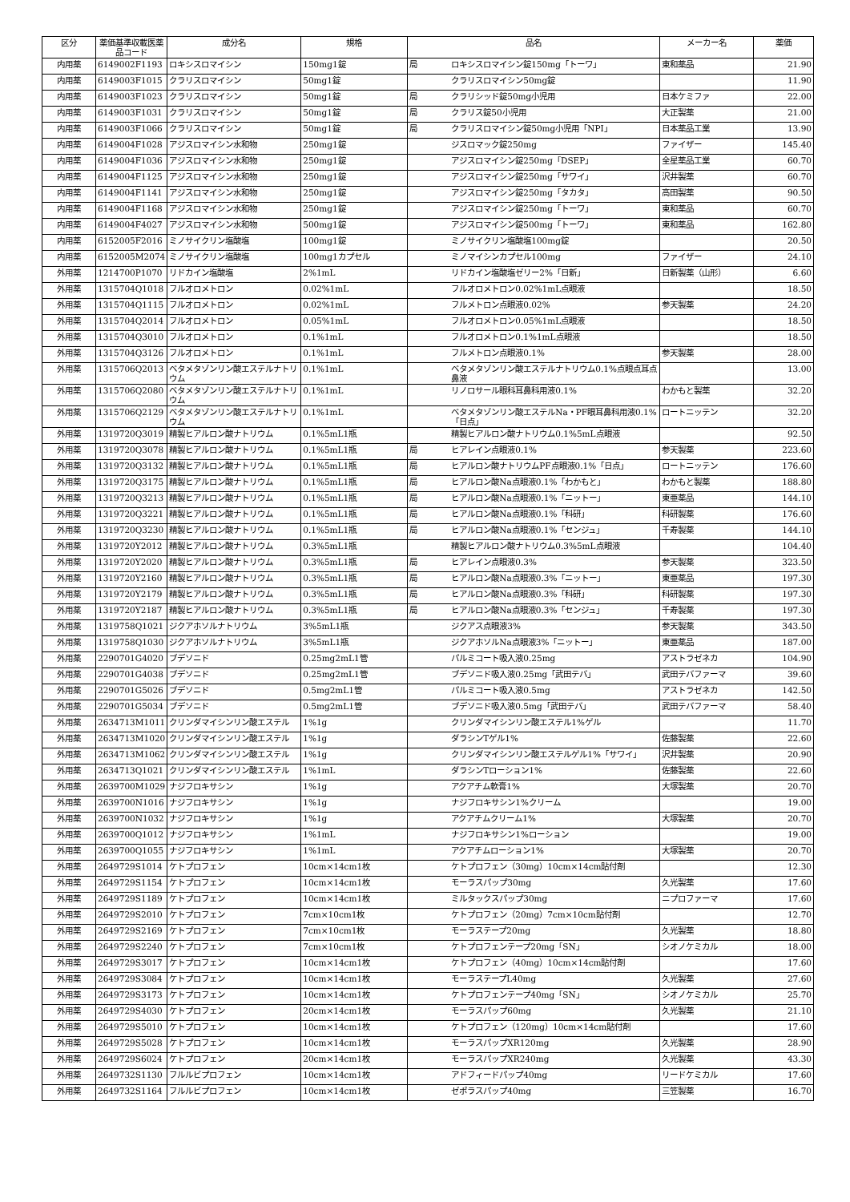| 区分 | 薬価基準収載医薬品コード | 成分名 | 規格 | 品名 | | メーカー名 | 薬価 |
| --- | --- | --- | --- | --- | --- | --- | --- |
| 内用薬 | 6149002F1193 | ロキシスロマイシン | 150mg1錠 | 局 | ロキシスロマイシン錠150mg「トーワ」 | 東和薬品 | 21.90 |
| 内用薬 | 6149003F1015 | クラリスロマイシン | 50mg1錠 | | クラリスロマイシン50mg錠 | | 11.90 |
| 内用薬 | 6149003F1023 | クラリスロマイシン | 50mg1錠 | 局 | クラリシッド錠50mg小児用 | 日本ケミファ | 22.00 |
| 内用薬 | 6149003F1031 | クラリスロマイシン | 50mg1錠 | 局 | クラリス錠50小児用 | 大正製薬 | 21.00 |
| 内用薬 | 6149003F1066 | クラリスロマイシン | 50mg1錠 | 局 | クラリスロマイシン錠50mg小児用「NPI」 | 日本薬品工業 | 13.90 |
| 内用薬 | 6149004F1028 | アジスロマイシン水和物 | 250mg1錠 | | ジスロマック錠250mg | ファイザー | 145.40 |
| 内用薬 | 6149004F1036 | アジスロマイシン水和物 | 250mg1錠 | | アジスロマイシン錠250mg「DSEP」 | 全星薬品工業 | 60.70 |
| 内用薬 | 6149004F1125 | アジスロマイシン水和物 | 250mg1錠 | | アジスロマイシン錠250mg「サワイ」 | 沢井製薬 | 60.70 |
| 内用薬 | 6149004F1141 | アジスロマイシン水和物 | 250mg1錠 | | アジスロマイシン錠250mg「タカタ」 | 高田製薬 | 90.50 |
| 内用薬 | 6149004F1168 | アジスロマイシン水和物 | 250mg1錠 | | アジスロマイシン錠250mg「トーワ」 | 東和薬品 | 60.70 |
| 内用薬 | 6149004F4027 | アジスロマイシン水和物 | 500mg1錠 | | アジスロマイシン錠500mg「トーワ」 | 東和薬品 | 162.80 |
| 内用薬 | 6152005F2016 | ミノサイクリン塩酸塩 | 100mg1錠 | | ミノサイクリン塩酸塩100mg錠 | | 20.50 |
| 内用薬 | 6152005M2074 | ミノサイクリン塩酸塩 | 100mg1カプセル | | ミノマイシンカプセル100mg | ファイザー | 24.10 |
| 外用薬 | 1214700P1070 | リドカイン塩酸塩 | 2%1mL | | リドカイン塩酸塩ゼリー2%「日新」 | 日新製薬（山形） | 6.60 |
| 外用薬 | 1315704Q1018 | フルオロメトロン | 0.02%1mL | | フルオロメトロン0.02%1mL点眼液 | | 18.50 |
| 外用薬 | 1315704Q1115 | フルオロメトロン | 0.02%1mL | | フルメトロン点眼液0.02% | 参天製薬 | 24.20 |
| 外用薬 | 1315704Q2014 | フルオロメトロン | 0.05%1mL | | フルオロメトロン0.05%1mL点眼液 | | 18.50 |
| 外用薬 | 1315704Q3010 | フルオロメトロン | 0.1%1mL | | フルオロメトロン0.1%1mL点眼液 | | 18.50 |
| 外用薬 | 1315704Q3126 | フルオロメトロン | 0.1%1mL | | フルメトロン点眼液0.1% | 参天製薬 | 28.00 |
| 外用薬 | 1315706Q2013 | ベタメタゾンリン酸エステルナトリウム | 0.1%1mL | | ベタメタゾンリン酸エステルナトリウム0.1%点眼点耳点鼻液 | | 13.00 |
| 外用薬 | 1315706Q2080 | ベタメタゾンリン酸エステルナトリウム | 0.1%1mL | | リノロサール眼科耳鼻科用液0.1% | わかもと製薬 | 32.20 |
| 外用薬 | 1315706Q2129 | ベタメタゾンリン酸エステルナトリウム | 0.1%1mL | | ベタメタゾンリン酸エステルNa・PF眼耳鼻科用液0.1%「日点」 | ロートニッテン | 32.20 |
| 外用薬 | 1319720Q3019 | 精製ヒアルロン酸ナトリウム | 0.1%5mL1瓶 | | 精製ヒアルロン酸ナトリウム0.1%5mL点眼液 | | 92.50 |
| 外用薬 | 1319720Q3078 | 精製ヒアルロン酸ナトリウム | 0.1%5mL1瓶 | 局 | ヒアレイン点眼液0.1% | 参天製薬 | 223.60 |
| 外用薬 | 1319720Q3132 | 精製ヒアルロン酸ナトリウム | 0.1%5mL1瓶 | 局 | ヒアルロン酸ナトリウムPF点眼液0.1%「日点」 | ロートニッテン | 176.60 |
| 外用薬 | 1319720Q3175 | 精製ヒアルロン酸ナトリウム | 0.1%5mL1瓶 | 局 | ヒアルロン酸Na点眼液0.1%「わかもと」 | わかもと製薬 | 188.80 |
| 外用薬 | 1319720Q3213 | 精製ヒアルロン酸ナトリウム | 0.1%5mL1瓶 | 局 | ヒアルロン酸Na点眼液0.1%「ニットー」 | 東亜薬品 | 144.10 |
| 外用薬 | 1319720Q3221 | 精製ヒアルロン酸ナトリウム | 0.1%5mL1瓶 | 局 | ヒアルロン酸Na点眼液0.1%「科研」 | 科研製薬 | 176.60 |
| 外用薬 | 1319720Q3230 | 精製ヒアルロン酸ナトリウム | 0.1%5mL1瓶 | 局 | ヒアルロン酸Na点眼液0.1%「センジュ」 | 千寿製薬 | 144.10 |
| 外用薬 | 1319720Y2012 | 精製ヒアルロン酸ナトリウム | 0.3%5mL1瓶 | | 精製ヒアルロン酸ナトリウム0.3%5mL点眼液 | | 104.40 |
| 外用薬 | 1319720Y2020 | 精製ヒアルロン酸ナトリウム | 0.3%5mL1瓶 | 局 | ヒアレイン点眼液0.3% | 参天製薬 | 323.50 |
| 外用薬 | 1319720Y2160 | 精製ヒアルロン酸ナトリウム | 0.3%5mL1瓶 | 局 | ヒアルロン酸Na点眼液0.3%「ニットー」 | 東亜薬品 | 197.30 |
| 外用薬 | 1319720Y2179 | 精製ヒアルロン酸ナトリウム | 0.3%5mL1瓶 | 局 | ヒアルロン酸Na点眼液0.3%「科研」 | 科研製薬 | 197.30 |
| 外用薬 | 1319720Y2187 | 精製ヒアルロン酸ナトリウム | 0.3%5mL1瓶 | 局 | ヒアルロン酸Na点眼液0.3%「センジュ」 | 千寿製薬 | 197.30 |
| 外用薬 | 1319758Q1021 | ジクアホソルナトリウム | 3%5mL1瓶 | | ジクアス点眼液3% | 参天製薬 | 343.50 |
| 外用薬 | 1319758Q1030 | ジクアホソルナトリウム | 3%5mL1瓶 | | ジクアホソルNa点眼液3%「ニットー」 | 東亜薬品 | 187.00 |
| 外用薬 | 2290701G4020 | ブデソニド | 0.25mg2mL1管 | | パルミコート吸入液0.25mg | アストラゼネカ | 104.90 |
| 外用薬 | 2290701G4038 | ブデソニド | 0.25mg2mL1管 | | ブデソニド吸入液0.25mg「武田テバ」 | 武田テバファーマ | 39.60 |
| 外用薬 | 2290701G5026 | ブデソニド | 0.5mg2mL1管 | | パルミコート吸入液0.5mg | アストラゼネカ | 142.50 |
| 外用薬 | 2290701G5034 | ブデソニド | 0.5mg2mL1管 | | ブデソニド吸入液0.5mg「武田テバ」 | 武田テバファーマ | 58.40 |
| 外用薬 | 2634713M1011 | クリンダマイシンリン酸エステル | 1%1g | | クリンダマイシンリン酸エステル1%ゲル | | 11.70 |
| 外用薬 | 2634713M1020 | クリンダマイシンリン酸エステル | 1%1g | | ダラシンTゲル1% | 佐藤製薬 | 22.60 |
| 外用薬 | 2634713M1062 | クリンダマイシンリン酸エステル | 1%1g | | クリンダマイシンリン酸エステルゲル1%「サワイ」 | 沢井製薬 | 20.90 |
| 外用薬 | 2634713Q1021 | クリンダマイシンリン酸エステル | 1%1mL | | ダラシンTローション1% | 佐藤製薬 | 22.60 |
| 外用薬 | 2639700M1029 | ナジフロキサシン | 1%1g | | アクアチム軟膏1% | 大塚製薬 | 20.70 |
| 外用薬 | 2639700N1016 | ナジフロキサシン | 1%1g | | ナジフロキサシン1%クリーム | | 19.00 |
| 外用薬 | 2639700N1032 | ナジフロキサシン | 1%1g | | アクアチムクリーム1% | 大塚製薬 | 20.70 |
| 外用薬 | 2639700Q1012 | ナジフロキサシン | 1%1mL | | ナジフロキサシン1%ローション | | 19.00 |
| 外用薬 | 2639700Q1055 | ナジフロキサシン | 1%1mL | | アクアチムローション1% | 大塚製薬 | 20.70 |
| 外用薬 | 2649729S1014 | ケトプロフェン | 10cm×14cm1枚 | | ケトプロフェン（30mg）10cm×14cm貼付剤 | | 12.30 |
| 外用薬 | 2649729S1154 | ケトプロフェン | 10cm×14cm1枚 | | モーラスパップ30mg | 久光製薬 | 17.60 |
| 外用薬 | 2649729S1189 | ケトプロフェン | 10cm×14cm1枚 | | ミルタックスパップ30mg | ニプロファーマ | 17.60 |
| 外用薬 | 2649729S2010 | ケトプロフェン | 7cm×10cm1枚 | | ケトプロフェン（20mg）7cm×10cm貼付剤 | | 12.70 |
| 外用薬 | 2649729S2169 | ケトプロフェン | 7cm×10cm1枚 | | モーラステープ20mg | 久光製薬 | 18.80 |
| 外用薬 | 2649729S2240 | ケトプロフェン | 7cm×10cm1枚 | | ケトプロフェンテープ20mg「SN」 | シオノケミカル | 18.00 |
| 外用薬 | 2649729S3017 | ケトプロフェン | 10cm×14cm1枚 | | ケトプロフェン（40mg）10cm×14cm貼付剤 | | 17.60 |
| 外用薬 | 2649729S3084 | ケトプロフェン | 10cm×14cm1枚 | | モーラステープL40mg | 久光製薬 | 27.60 |
| 外用薬 | 2649729S3173 | ケトプロフェン | 10cm×14cm1枚 | | ケトプロフェンテープ40mg「SN」 | シオノケミカル | 25.70 |
| 外用薬 | 2649729S4030 | ケトプロフェン | 20cm×14cm1枚 | | モーラスパップ60mg | 久光製薬 | 21.10 |
| 外用薬 | 2649729S5010 | ケトプロフェン | 10cm×14cm1枚 | | ケトプロフェン（120mg）10cm×14cm貼付剤 | | 17.60 |
| 外用薬 | 2649729S5028 | ケトプロフェン | 10cm×14cm1枚 | | モーラスパップXR120mg | 久光製薬 | 28.90 |
| 外用薬 | 2649729S6024 | ケトプロフェン | 20cm×14cm1枚 | | モーラスパップXR240mg | 久光製薬 | 43.30 |
| 外用薬 | 2649732S1130 | フルルビプロフェン | 10cm×14cm1枚 | | アドフィードパップ40mg | リードケミカル | 17.60 |
| 外用薬 | 2649732S1164 | フルルビプロフェン | 10cm×14cm1枚 | | ゼポラスパップ40mg | 三笠製薬 | 16.70 |